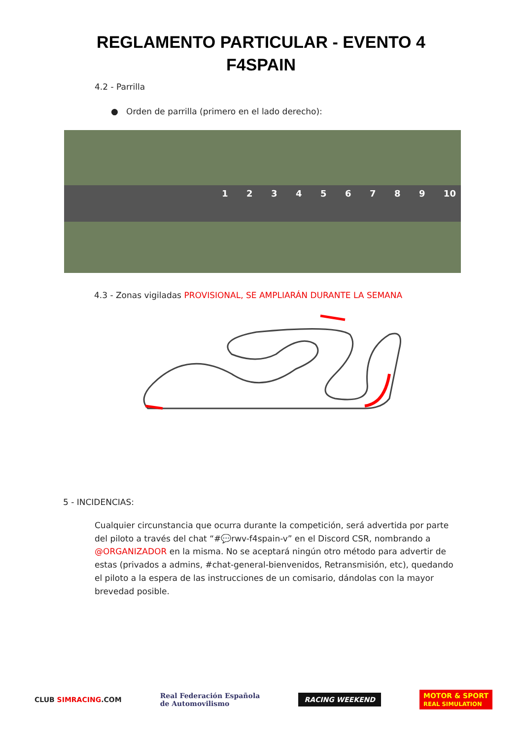REGLAMENTO PARTICULAR - EVENTO 4
F4SPAIN
4.2 - Parrilla
● Orden de parrilla (primero en el lado derecho):
1 2 3 4 5 6 7 8 9 10
4.3 - Zonas vigiladas PROVISIONAL, SE AMPLIARÁN DURANTE LA SEMANA
5 - INCIDENCIAS:
Cualquier circunstancia que ocurra durante la competición, será advertida por parte del piloto a través del chat “#💬rwv-f4spain-v” en el Discord CSR, nombrando a @ORGANIZADOR en la misma. No se aceptará ningún otro método para advertir de estas (privados a admins, #chat-general-bienvenidos, Retransmisión, etc), quedando el piloto a la espera de las instrucciones de un comisario, dándolas con la mayor brevedad posible.
CLUB SIMRACING.COM Real Federación Española
de Automovilismo RACING WEEKEND MOTOR & SPORT
REAL SIMULATION